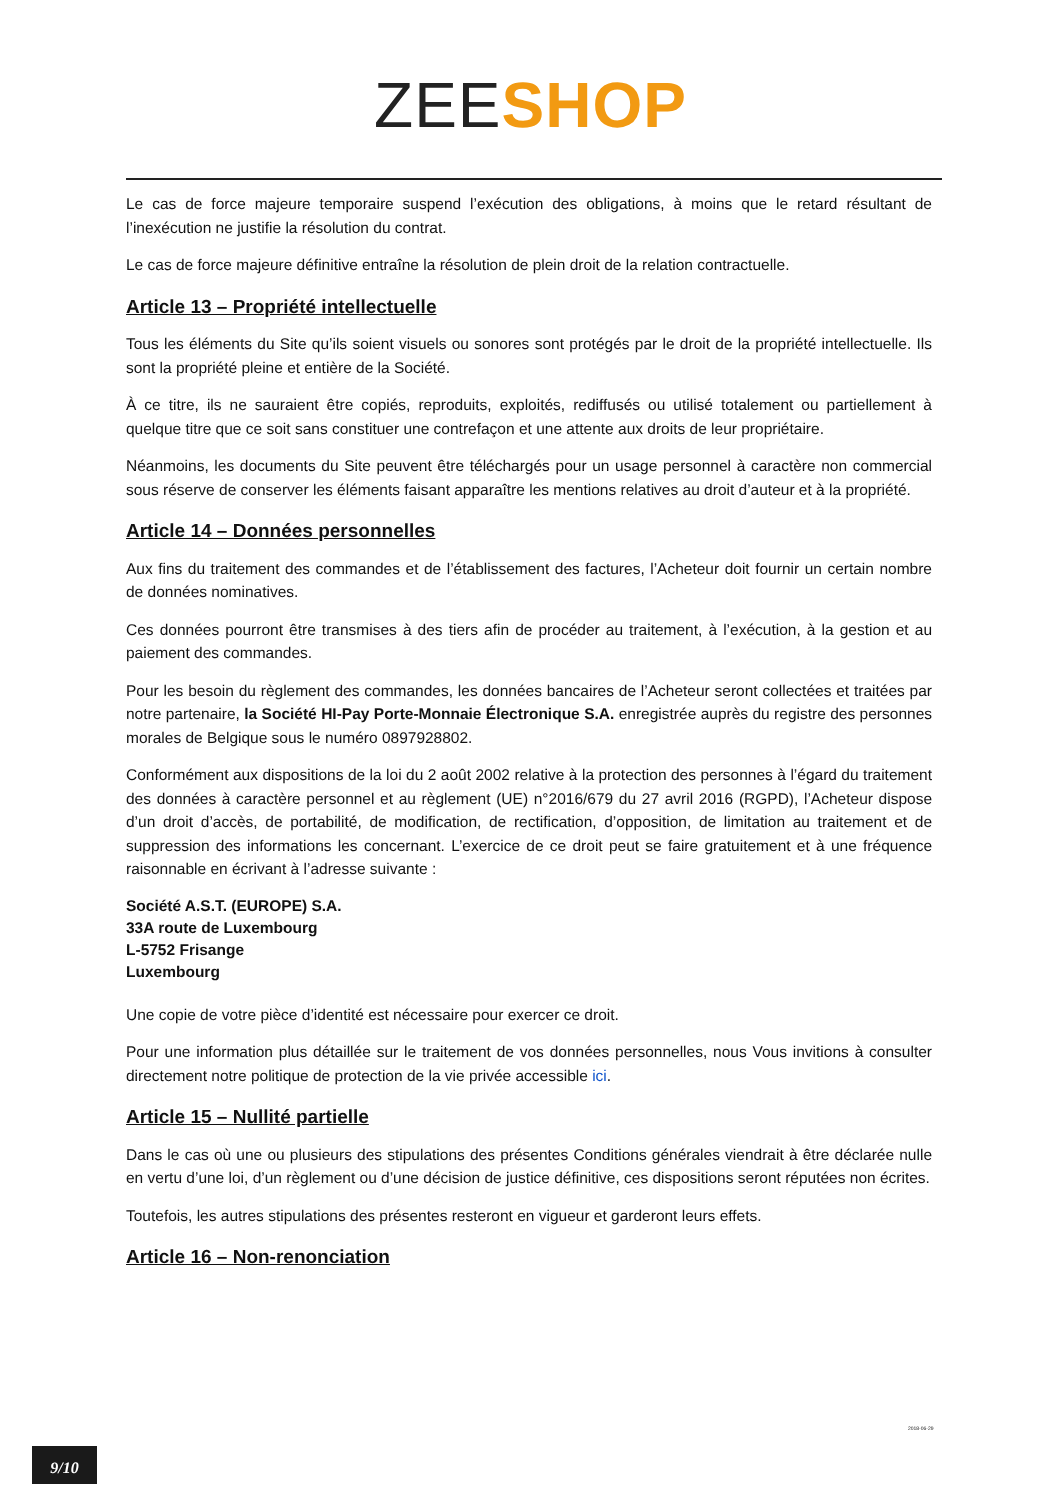ZEE SHOP
Le cas de force majeure temporaire suspend l’exécution des obligations, à moins que le retard résultant de l’inexécution ne justifie la résolution du contrat.
Le cas de force majeure définitive entraîne la résolution de plein droit de la relation contractuelle.
Article 13 – Propriété intellectuelle
Tous les éléments du Site qu’ils soient visuels ou sonores sont protégés par le droit de la propriété intellectuelle. Ils sont la propriété pleine et entière de la Société.
À ce titre, ils ne sauraient être copiés, reproduits, exploités, rediffusés ou utilisé totalement ou partiellement à quelque titre que ce soit sans constituer une contrefaçon et une attente aux droits de leur propriétaire.
Néanmoins, les documents du Site peuvent être téléchargés pour un usage personnel à caractère non commercial sous réserve de conserver les éléments faisant apparaître les mentions relatives au droit d’auteur et à la propriété.
Article 14 – Données personnelles
Aux fins du traitement des commandes et de l’établissement des factures, l’Acheteur doit fournir un certain nombre de données nominatives.
Ces données pourront être transmises à des tiers afin de procéder au traitement, à l’exécution, à la gestion et au paiement des commandes.
Pour les besoin du règlement des commandes, les données bancaires de l’Acheteur seront collectées et traitées par notre partenaire, la Société HI-Pay Porte-Monnaie Électronique S.A. enregistrée auprès du registre des personnes morales de Belgique sous le numéro 0897928802.
Conformément aux dispositions de la loi du 2 août 2002 relative à la protection des personnes à l’égard du traitement des données à caractère personnel et au règlement (UE) n°2016/679 du 27 avril 2016 (RGPD), l’Acheteur dispose d’un droit d’accès, de portabilité, de modification, de rectification, d’opposition, de limitation au traitement et de suppression des informations les concernant. L’exercice de ce droit peut se faire gratuitement et à une fréquence raisonnable en écrivant à l’adresse suivante :
Société A.S.T. (EUROPE) S.A.
33A route de Luxembourg
L-5752 Frisange
Luxembourg
Une copie de votre pièce d’identité est nécessaire pour exercer ce droit.
Pour une information plus détaillée sur le traitement de vos données personnelles, nous Vous invitions à consulter directement notre politique de protection de la vie privée accessible ici.
Article 15 – Nullité partielle
Dans le cas où une ou plusieurs des stipulations des présentes Conditions générales viendrait à être déclarée nulle en vertu d’une loi, d’un règlement ou d’une décision de justice définitive, ces dispositions seront réputées non écrites.
Toutefois, les autres stipulations des présentes resteront en vigueur et garderont leurs effets.
Article 16 – Non-renonciation
2018-06-29
9/10